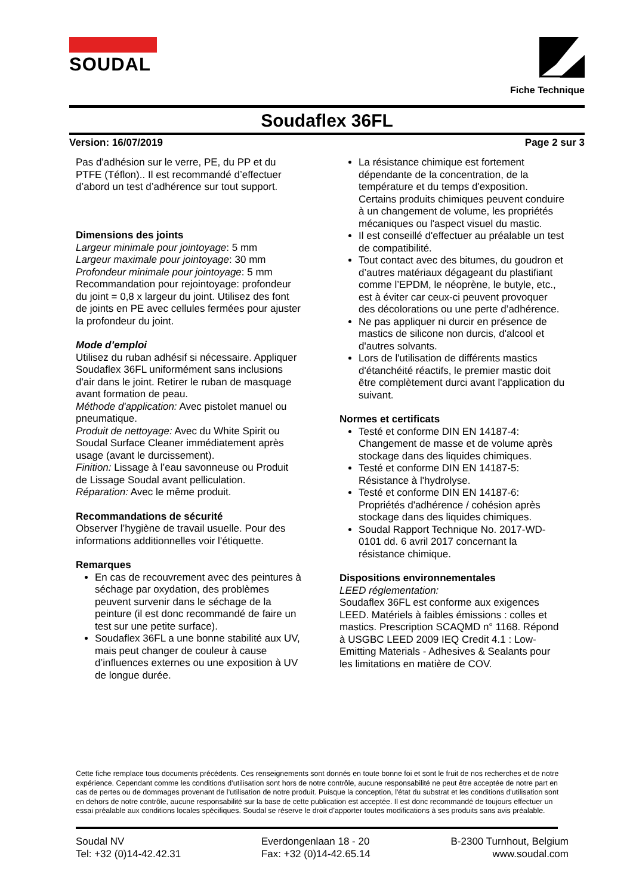SOUDAL
Fiche Technique
Soudaflex 36FL
Version: 16/07/2019 Page 2 sur 3
Pas d'adhésion sur le verre, PE, du PP et du PTFE (Téflon).. Il est recommandé d’effectuer d’abord un test d’adhérence sur tout support.
Dimensions des joints
Largeur minimale pour jointoyage: 5 mm
Largeur maximale pour jointoyage: 30 mm
Profondeur minimale pour jointoyage: 5 mm
Recommandation pour rejointoyage: profondeur du joint = 0,8 x largeur du joint. Utilisez des font de joints en PE avec cellules fermées pour ajuster la profondeur du joint.
Mode d’emploi
Utilisez du ruban adhésif si nécessaire. Appliquer Soudaflex 36FL uniformément sans inclusions d'air dans le joint. Retirer le ruban de masquage avant formation de peau.
Méthode d'application: Avec pistolet manuel ou pneumatique.
Produit de nettoyage: Avec du White Spirit ou Soudal Surface Cleaner immédiatement après usage (avant le durcissement).
Finition: Lissage à l’eau savonneuse ou Produit de Lissage Soudal avant pelliculation.
Réparation: Avec le même produit.
Recommandations de sécurité
Observer l’hygiène de travail usuelle. Pour des informations additionnelles voir l'étiquette.
Remarques
En cas de recouvrement avec des peintures à séchage par oxydation, des problèmes peuvent survenir dans le séchage de la peinture (il est donc recommandé de faire un test sur une petite surface).
Soudaflex 36FL a une bonne stabilité aux UV, mais peut changer de couleur à cause d’influences externes ou une exposition à UV de longue durée.
La résistance chimique est fortement dépendante de la concentration, de la température et du temps d'exposition. Certains produits chimiques peuvent conduire à un changement de volume, les propriétés mécaniques ou l'aspect visuel du mastic.
Il est conseillé d'effectuer au préalable un test de compatibilité.
Tout contact avec des bitumes, du goudron et d’autres matériaux dégageant du plastifiant comme l’EPDM, le néoprène, le butyle, etc., est à éviter car ceux-ci peuvent provoquer des décolorations ou une perte d’adhérence.
Ne pas appliquer ni durcir en présence de mastics de silicone non durcis, d'alcool et d'autres solvants.
Lors de l'utilisation de différents mastics d'étanchéité réactifs, le premier mastic doit être complètement durci avant l'application du suivant.
Normes et certificats
Testé et conforme DIN EN 14187-4: Changement de masse et de volume après stockage dans des liquides chimiques.
Testé et conforme DIN EN 14187-5: Résistance à l'hydrolyse.
Testé et conforme DIN EN 14187-6: Propriétés d'adhérence / cohésion après stockage dans des liquides chimiques.
Soudal Rapport Technique No. 2017-WD-0101 dd. 6 avril 2017 concernant la résistance chimique.
Dispositions environnementales
LEED réglementation:
Soudaflex 36FL est conforme aux exigences LEED. Matériels à faibles émissions : colles et mastics. Prescription SCAQMD n° 1168. Répond à USGBC LEED 2009 IEQ Credit 4.1 : Low-Emitting Materials - Adhesives & Sealants pour les limitations en matière de COV.
Cette fiche remplace tous documents précédents. Ces renseignements sont donnés en toute bonne foi et sont le fruit de nos recherches et de notre expérience. Cependant comme les conditions d’utilisation sont hors de notre contrôle, aucune responsabilité ne peut être acceptée de notre part en cas de pertes ou de dommages provenant de l’utilisation de notre produit. Puisque la conception, l'état du substrat et les conditions d'utilisation sont en dehors de notre contrôle, aucune responsabilité sur la base de cette publication est acceptée. Il est donc recommandé de toujours effectuer un essai préalable aux conditions locales spécifiques. Soudal se réserve le droit d’apporter toutes modifications à ses produits sans avis préalable.
Soudal NV
Tel: +32 (0)14-42.42.31
Everdongenlaan 18 - 20
Fax: +32 (0)14-42.65.14
B-2300 Turnhout, Belgium
www.soudal.com